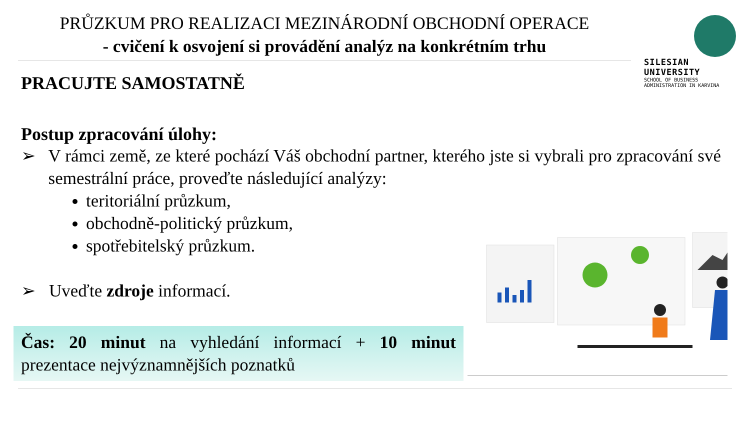PRŮZKUM PRO REALIZACI MEZINÁRODNÍ OBCHODNÍ OPERACE
- cvičení k osvojení si provádění analýz na konkrétním trhu
SILESIAN
UNIVERSITY
SCHOOL OF BUSINESS
ADMINISTRATION IN KARVINA
PRACUJTE SAMOSTATNĚ
Postup zpracování úlohy:
➢ V rámci země, ze které pochází Váš obchodní partner, kterého jste si vybrali pro zpracování své semestrální práce, proveďte následující analýzy:
teritoriální průzkum,
obchodně-politický průzkum,
spotřebitelský průzkum.
➢ Uveďte zdroje informací.
Čas: 20 minut na vyhledání informací + 10 minut prezentace nejvýznamnějších poznatků